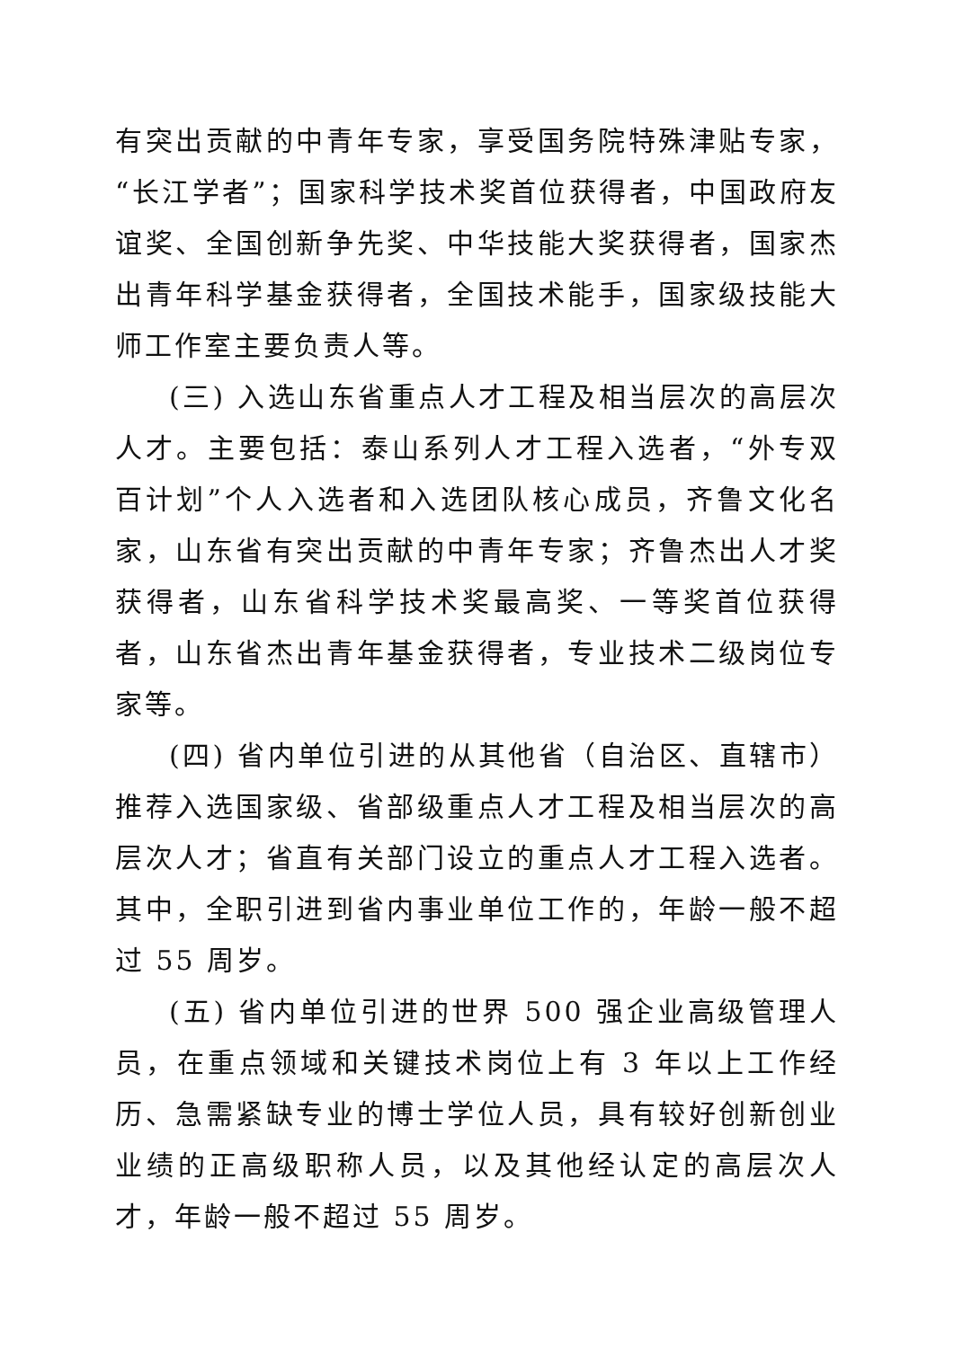有突出贡献的中青年专家，享受国务院特殊津贴专家，“长江学者”；国家科学技术奖首位获得者，中国政府友谊奖、全国创新争先奖、中华技能大奖获得者，国家杰出青年科学基金获得者，全国技术能手，国家级技能大师工作室主要负责人等。
(三) 入选山东省重点人才工程及相当层次的高层次人才。主要包括：泰山系列人才工程入选者，“外专双百计划”个人入选者和入选团队核心成员，齐鲁文化名家，山东省有突出贡献的中青年专家；齐鲁杰出人才奖获得者，山东省科学技术奖最高奖、一等奖首位获得者，山东省杰出青年基金获得者，专业技术二级岗位专家等。
(四) 省内单位引进的从其他省（自治区、直辖市）推荐入选国家级、省部级重点人才工程及相当层次的高层次人才；省直有关部门设立的重点人才工程入选者。其中，全职引进到省内事业单位工作的，年龄一般不超过 55 周岁。
(五) 省内单位引进的世界 500 强企业高级管理人员，在重点领域和关键技术岗位上有 3 年以上工作经历、急需紧缺专业的博士学位人员，具有较好创新创业业绩的正高级职称人员，以及其他经认定的高层次人才，年龄一般不超过 55 周岁。